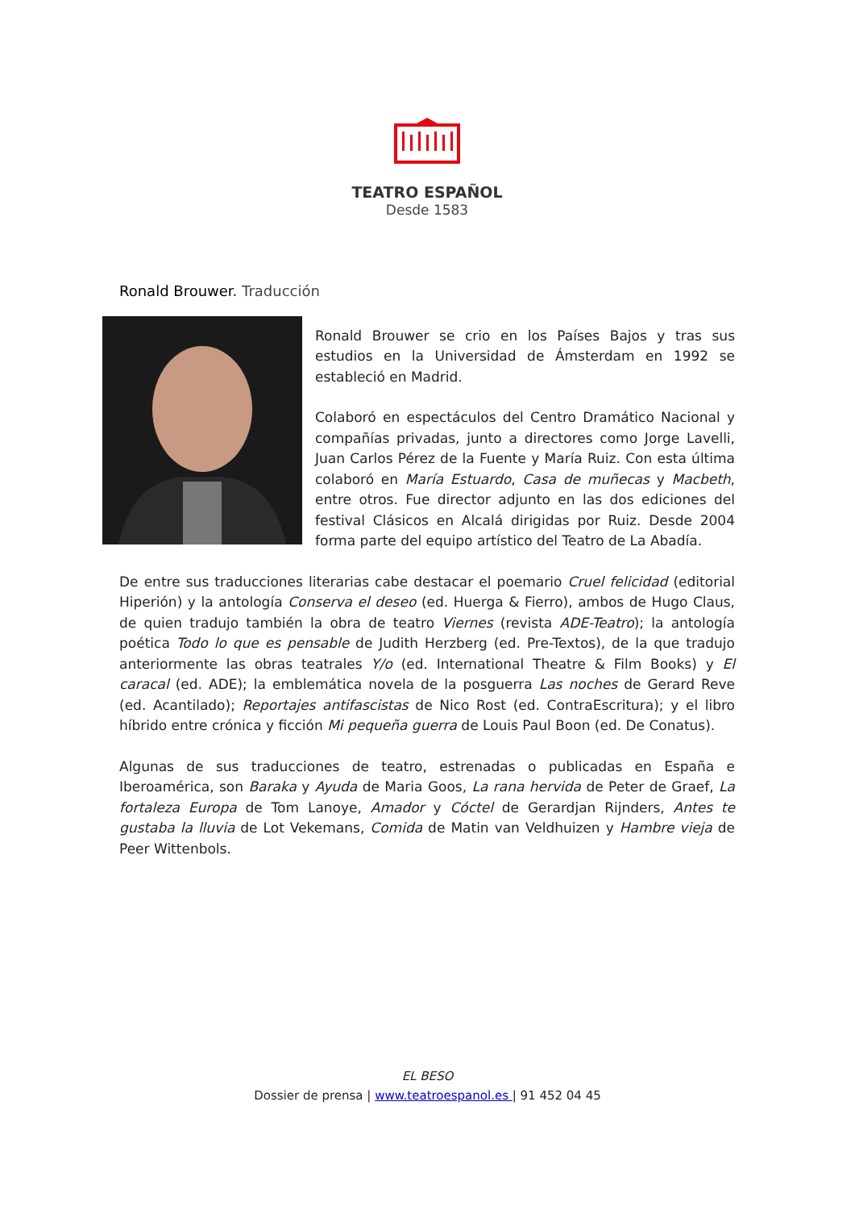TEATRO ESPAÑOL
Desde 1583
Ronald Brouwer. Traducción
Ronald Brouwer se crio en los Países Bajos y tras sus estudios en la Universidad de Ámsterdam en 1992 se estableció en Madrid.
Colaboró en espectáculos del Centro Dramático Nacional y compañías privadas, junto a directores como Jorge Lavelli, Juan Carlos Pérez de la Fuente y María Ruiz. Con esta última colaboró en María Estuardo, Casa de muñecas y Macbeth, entre otros. Fue director adjunto en las dos ediciones del festival Clásicos en Alcalá dirigidas por Ruiz. Desde 2004 forma parte del equipo artístico del Teatro de La Abadía.
De entre sus traducciones literarias cabe destacar el poemario Cruel felicidad (editorial Hiperión) y la antología Conserva el deseo (ed. Huerga & Fierro), ambos de Hugo Claus, de quien tradujo también la obra de teatro Viernes (revista ADE-Teatro); la antología poética Todo lo que es pensable de Judith Herzberg (ed. Pre-Textos), de la que tradujo anteriormente las obras teatrales Y/o (ed. International Theatre & Film Books) y El caracal (ed. ADE); la emblemática novela de la posguerra Las noches de Gerard Reve (ed. Acantilado); Reportajes antifascistas de Nico Rost (ed. ContraEscritura); y el libro híbrido entre crónica y ficción Mi pequeña guerra de Louis Paul Boon (ed. De Conatus).
Algunas de sus traducciones de teatro, estrenadas o publicadas en España e Iberoamérica, son Baraka y Ayuda de Maria Goos, La rana hervida de Peter de Graef, La fortaleza Europa de Tom Lanoye, Amador y Cóctel de Gerardjan Rijnders, Antes te gustaba la lluvia de Lot Vekemans, Comida de Matin van Veldhuizen y Hambre vieja de Peer Wittenbols.
EL BESO
Dossier de prensa | www.teatroespanol.es | 91 452 04 45